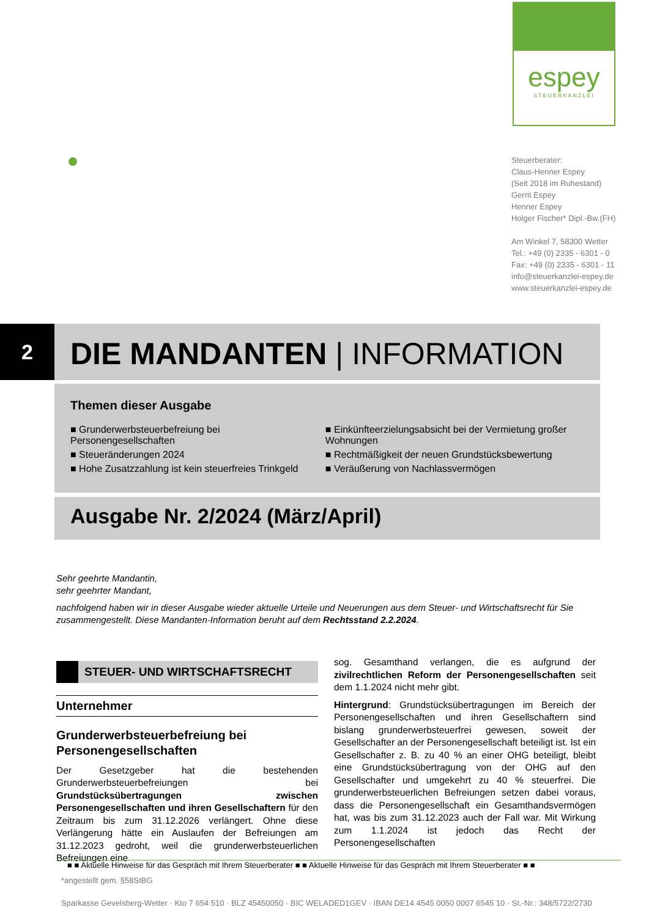espey
STEUERKANZLEI
Steuerberater:
Claus-Henner Espey
(Seit 2018 im Ruhestand)
Gerrit Espey
Henner Espey
Holger Fischer* Dipl.-Bw.(FH)
Am Winkel 7, 58300 Wetter
Tel.: +49 (0) 2335 - 6301 - 0
Fax: +49 (0) 2335 - 6301 - 11
info@steuerkanzlei-espey.de
www.steuerkanzlei-espey.de
2
DIE MANDANTEN | INFORMATION
Themen dieser Ausgabe
■ Grunderwerbsteuerbefreiung bei Personengesellschaften
■ Steueränderungen 2024
■ Hohe Zusatzzahlung ist kein steuerfreies Trinkgeld
■ Einkünfteerzielungsabsicht bei der Vermietung großer Wohnungen
■ Rechtmäßigkeit der neuen Grundstücksbewertung
■ Veräußerung von Nachlassvermögen
Ausgabe Nr. 2/2024 (März/April)
Sehr geehrte Mandantin,
sehr geehrter Mandant,
nachfolgend haben wir in dieser Ausgabe wieder aktuelle Urteile und Neuerungen aus dem Steuer- und Wirtschaftsrecht für Sie zusammengestellt. Diese Mandanten-Information beruht auf dem Rechtsstand 2.2.2024.
STEUER- UND WIRTSCHAFTSRECHT
Unternehmer
Grunderwerbsteuerbefreiung bei Personengesellschaften
Der Gesetzgeber hat die bestehenden Grunderwerbsteuerbefreiungen bei Grundstücksübertragungen zwischen Personengesellschaften und ihren Gesellschaftern für den Zeitraum bis zum 31.12.2026 verlängert. Ohne diese Verlängerung hätte ein Auslaufen der Befreiungen am 31.12.2023 gedroht, weil die grunderwerbsteuerlichen Befreiungen eine
sog. Gesamthand verlangen, die es aufgrund der zivilrechtlichen Reform der Personengesellschaften seit dem 1.1.2024 nicht mehr gibt.
Hintergrund: Grundstücksübertragungen im Bereich der Personengesellschaften und ihren Gesellschaftern sind bislang grunderwerbsteuerfrei gewesen, soweit der Gesellschafter an der Personengesellschaft beteiligt ist. Ist ein Gesellschafter z. B. zu 40 % an einer OHG beteiligt, bleibt eine Grundstücksübertragung von der OHG auf den Gesellschafter und umgekehrt zu 40 % steuerfrei. Die grunderwerbsteuerlichen Befreiungen setzen dabei voraus, dass die Personengesellschaft ein Gesamthandsvermögen hat, was bis zum 31.12.2023 auch der Fall war. Mit Wirkung zum 1.1.2024 ist jedoch das Recht der Personengesellschaften
■ ■ Aktuelle Hinweise für das Gespräch mit Ihrem Steuerberater ■ ■ Aktuelle Hinweise für das Gespräch mit Ihrem Steuerberater ■ ■
*angestellt gem. §58StBG
Sparkasse Gevelsberg-Wetter · Kto 7 654 510 · BLZ 45450050 · BIC WELADED1GEV · IBAN DE14 4545 0050 0007 6545 10 · St.-Nr.: 348/5722/2730